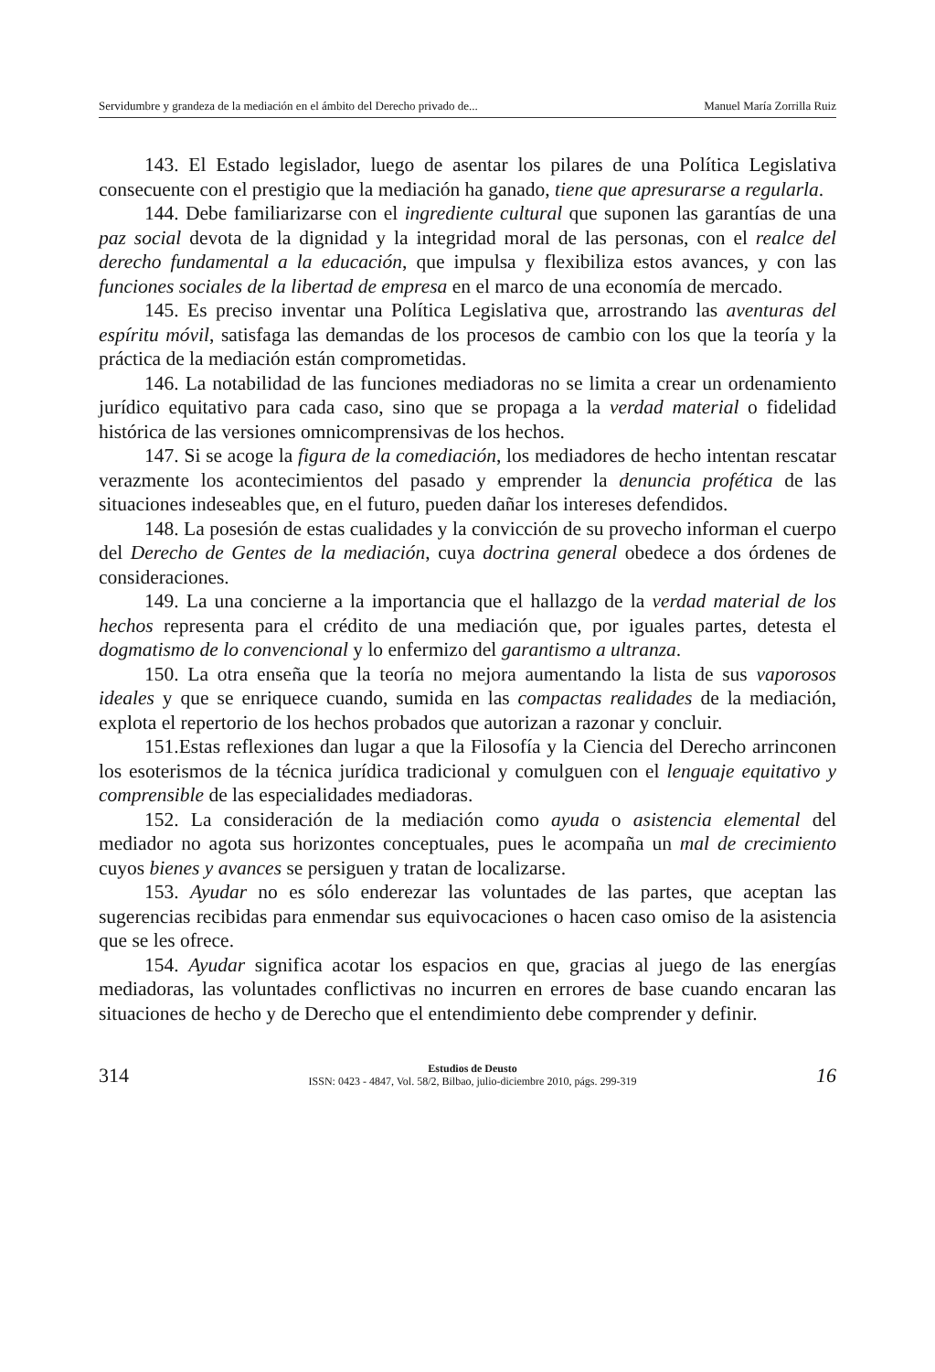Servidumbre y grandeza de la mediación en el ámbito del Derecho privado de... Manuel María Zorrilla Ruiz
143. El Estado legislador, luego de asentar los pilares de una Política Legislativa consecuente con el prestigio que la mediación ha ganado, tiene que apresurarse a regularla.
144. Debe familiarizarse con el ingrediente cultural que suponen las garantías de una paz social devota de la dignidad y la integridad moral de las personas, con el realce del derecho fundamental a la educación, que impulsa y flexibiliza estos avances, y con las funciones sociales de la libertad de empresa en el marco de una economía de mercado.
145. Es preciso inventar una Política Legislativa que, arrostrando las aventuras del espíritu móvil, satisfaga las demandas de los procesos de cambio con los que la teoría y la práctica de la mediación están comprometidas.
146. La notabilidad de las funciones mediadoras no se limita a crear un ordenamiento jurídico equitativo para cada caso, sino que se propaga a la verdad material o fidelidad histórica de las versiones omnicomprensivas de los hechos.
147. Si se acoge la figura de la comediación, los mediadores de hecho intentan rescatar verazmente los acontecimientos del pasado y emprender la denuncia profética de las situaciones indeseables que, en el futuro, pueden dañar los intereses defendidos.
148. La posesión de estas cualidades y la convicción de su provecho informan el cuerpo del Derecho de Gentes de la mediación, cuya doctrina general obedece a dos órdenes de consideraciones.
149. La una concierne a la importancia que el hallazgo de la verdad material de los hechos representa para el crédito de una mediación que, por iguales partes, detesta el dogmatismo de lo convencional y lo enfermizo del garantismo a ultranza.
150. La otra enseña que la teoría no mejora aumentando la lista de sus vaporosos ideales y que se enriquece cuando, sumida en las compactas realidades de la mediación, explota el repertorio de los hechos probados que autorizan a razonar y concluir.
151.Estas reflexiones dan lugar a que la Filosofía y la Ciencia del Derecho arrinconen los esoterismos de la técnica jurídica tradicional y comulguen con el lenguaje equitativo y comprensible de las especialidades mediadoras.
152. La consideración de la mediación como ayuda o asistencia elemental del mediador no agota sus horizontes conceptuales, pues le acompaña un mal de crecimiento cuyos bienes y avances se persiguen y tratan de localizarse.
153. Ayudar no es sólo enderezar las voluntades de las partes, que aceptan las sugerencias recibidas para enmendar sus equivocaciones o hacen caso omiso de la asistencia que se les ofrece.
154. Ayudar significa acotar los espacios en que, gracias al juego de las energías mediadoras, las voluntades conflictivas no incurren en errores de base cuando encaran las situaciones de hecho y de Derecho que el entendimiento debe comprender y definir.
314
Estudios de Deusto
ISSN: 0423 - 4847, Vol. 58/2, Bilbao, julio-diciembre 2010, págs. 299-319
16